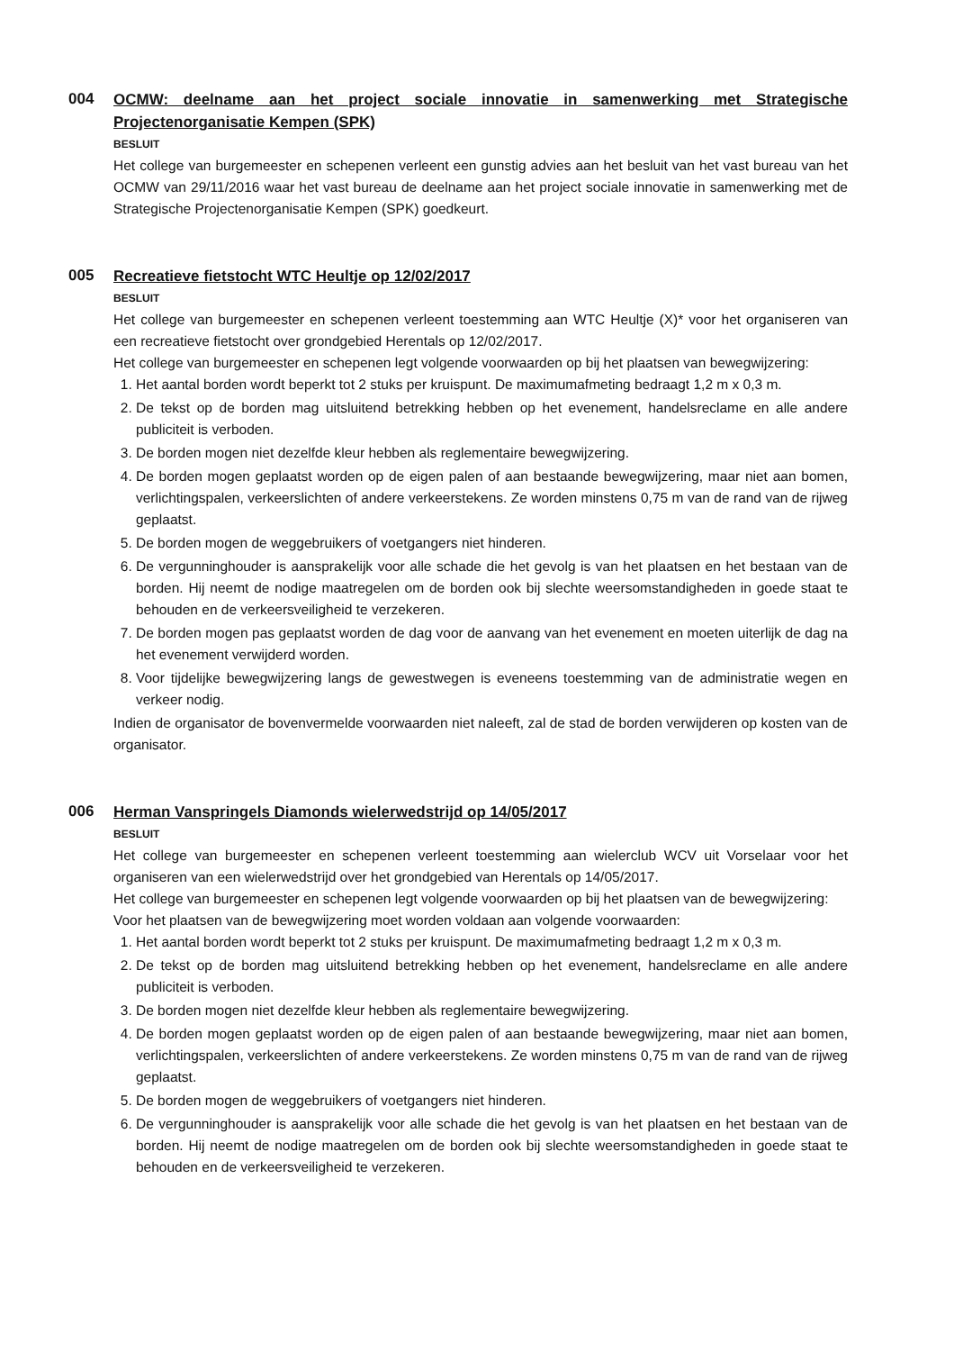004
OCMW: deelname aan het project sociale innovatie in samenwerking met Strategische Projectenorganisatie Kempen (SPK)
BESLUIT
Het college van burgemeester en schepenen verleent een gunstig advies aan het besluit van het vast bureau van het OCMW van 29/11/2016 waar het vast bureau de deelname aan het project sociale innovatie in samenwerking met de Strategische Projectenorganisatie Kempen (SPK) goedkeurt.
005
Recreatieve fietstocht WTC Heultje op 12/02/2017
BESLUIT
Het college van burgemeester en schepenen verleent toestemming aan WTC Heultje (X)* voor het organiseren van een recreatieve fietstocht over grondgebied Herentals op 12/02/2017.
Het college van burgemeester en schepenen legt volgende voorwaarden op bij het plaatsen van bewegwijzering:
1. Het aantal borden wordt beperkt tot 2 stuks per kruispunt. De maximumafmeting bedraagt 1,2 m x 0,3 m.
2. De tekst op de borden mag uitsluitend betrekking hebben op het evenement, handelsreclame en alle andere publiciteit is verboden.
3. De borden mogen niet dezelfde kleur hebben als reglementaire bewegwijzering.
4. De borden mogen geplaatst worden op de eigen palen of aan bestaande bewegwijzering, maar niet aan bomen, verlichtingspalen, verkeerslichten of andere verkeerstekens. Ze worden minstens 0,75 m van de rand van de rijweg geplaatst.
5. De borden mogen de weggebruikers of voetgangers niet hinderen.
6. De vergunninghouder is aansprakelijk voor alle schade die het gevolg is van het plaatsen en het bestaan van de borden. Hij neemt de nodige maatregelen om de borden ook bij slechte weersomstandigheden in goede staat te behouden en de verkeersveiligheid te verzekeren.
7. De borden mogen pas geplaatst worden de dag voor de aanvang van het evenement en moeten uiterlijk de dag na het evenement verwijderd worden.
8. Voor tijdelijke bewegwijzering langs de gewestwegen is eveneens toestemming van de administratie wegen en verkeer nodig.
Indien de organisator de bovenvermelde voorwaarden niet naleeft, zal de stad de borden verwijderen op kosten van de organisator.
006
Herman Vanspringels Diamonds wielerwedstrijd op 14/05/2017
BESLUIT
Het college van burgemeester en schepenen verleent toestemming aan wielerclub WCV uit Vorselaar voor het organiseren van een wielerwedstrijd over het grondgebied van Herentals op 14/05/2017.
Het college van burgemeester en schepenen legt volgende voorwaarden op bij het plaatsen van de bewegwijzering:
Voor het plaatsen van de bewegwijzering moet worden voldaan aan volgende voorwaarden:
1. Het aantal borden wordt beperkt tot 2 stuks per kruispunt. De maximumafmeting bedraagt 1,2 m x 0,3 m.
2. De tekst op de borden mag uitsluitend betrekking hebben op het evenement, handelsreclame en alle andere publiciteit is verboden.
3. De borden mogen niet dezelfde kleur hebben als reglementaire bewegwijzering.
4. De borden mogen geplaatst worden op de eigen palen of aan bestaande bewegwijzering, maar niet aan bomen, verlichtingspalen, verkeerslichten of andere verkeerstekens. Ze worden minstens 0,75 m van de rand van de rijweg geplaatst.
5. De borden mogen de weggebruikers of voetgangers niet hinderen.
6. De vergunninghouder is aansprakelijk voor alle schade die het gevolg is van het plaatsen en het bestaan van de borden. Hij neemt de nodige maatregelen om de borden ook bij slechte weersomstandigheden in goede staat te behouden en de verkeersveiligheid te verzekeren.